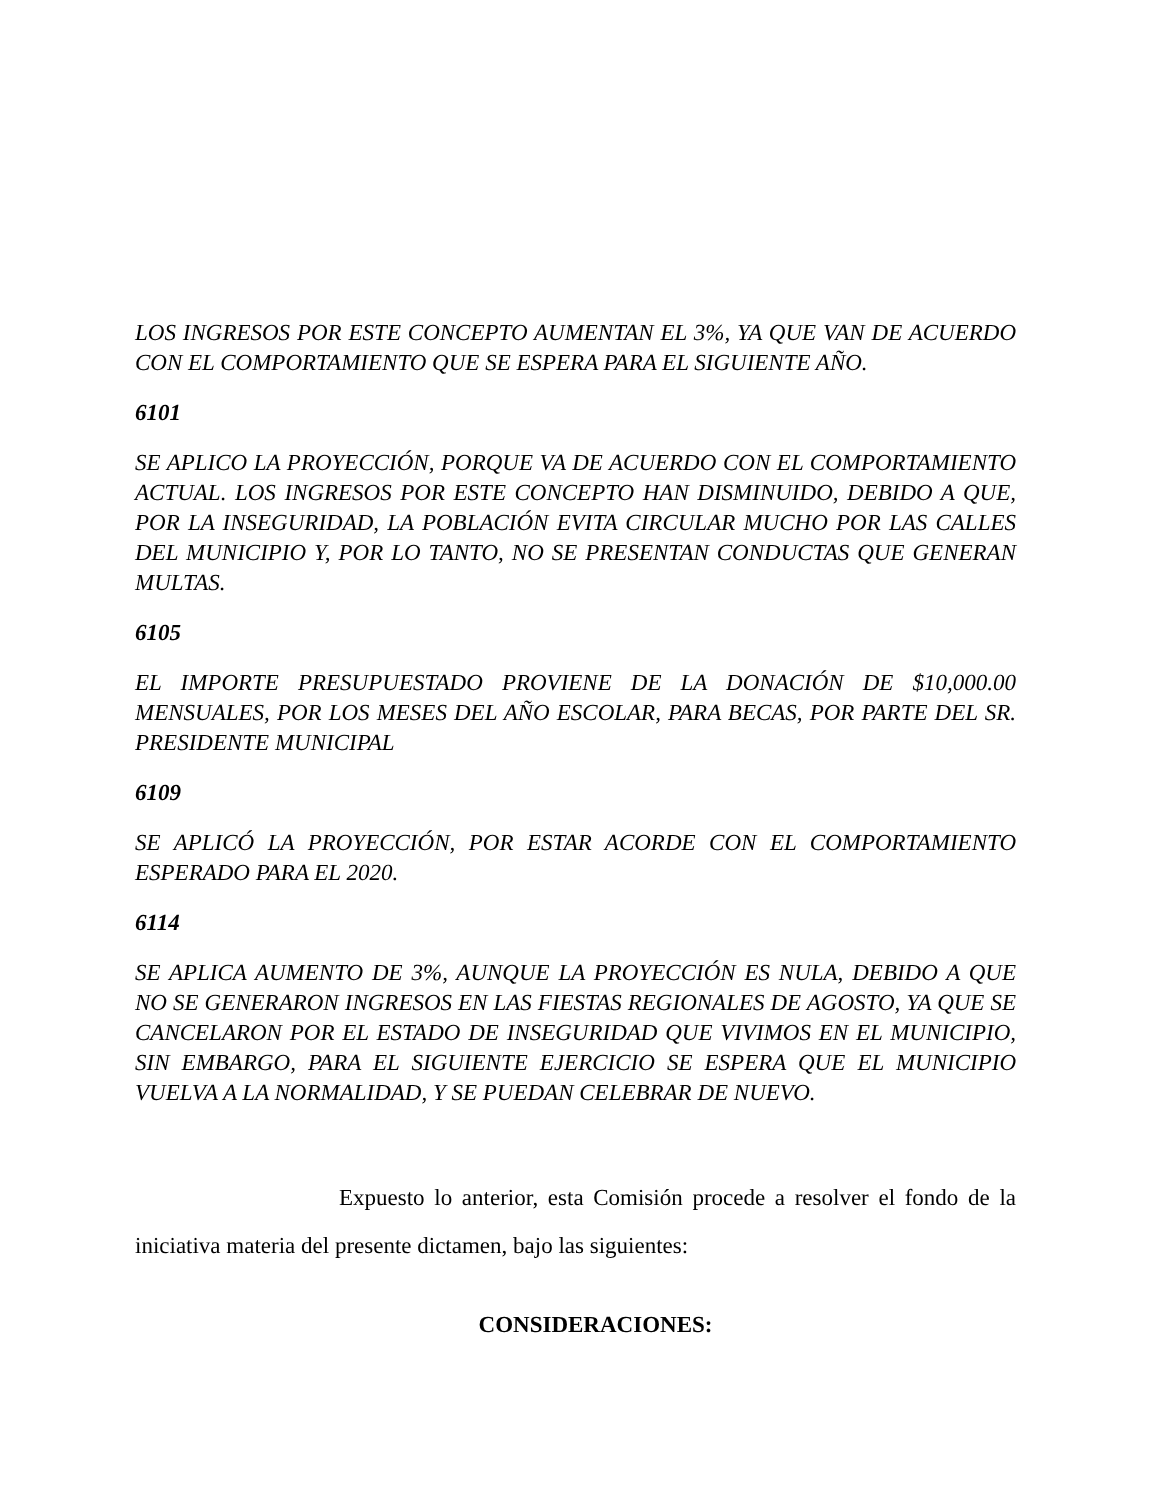LOS INGRESOS POR ESTE CONCEPTO AUMENTAN EL 3%, YA QUE VAN DE ACUERDO CON EL COMPORTAMIENTO QUE SE ESPERA PARA EL SIGUIENTE AÑO.
6101
SE APLICO LA PROYECCIÓN, PORQUE VA DE ACUERDO CON EL COMPORTAMIENTO ACTUAL. LOS INGRESOS POR ESTE CONCEPTO HAN DISMINUIDO, DEBIDO A QUE, POR LA INSEGURIDAD, LA POBLACIÓN EVITA CIRCULAR MUCHO POR LAS CALLES DEL MUNICIPIO Y, POR LO TANTO, NO SE PRESENTAN CONDUCTAS QUE GENERAN MULTAS.
6105
EL IMPORTE PRESUPUESTADO PROVIENE DE LA DONACIÓN DE $10,000.00 MENSUALES, POR LOS MESES DEL AÑO ESCOLAR, PARA BECAS, POR PARTE DEL SR. PRESIDENTE MUNICIPAL
6109
SE APLICÓ LA PROYECCIÓN, POR ESTAR ACORDE CON EL COMPORTAMIENTO ESPERADO PARA EL 2020.
6114
SE APLICA AUMENTO DE 3%, AUNQUE LA PROYECCIÓN ES NULA, DEBIDO A QUE NO SE GENERARON INGRESOS EN LAS FIESTAS REGIONALES DE AGOSTO, YA QUE SE CANCELARON POR EL ESTADO DE INSEGURIDAD QUE VIVIMOS EN EL MUNICIPIO, SIN EMBARGO, PARA EL SIGUIENTE EJERCICIO SE ESPERA QUE EL MUNICIPIO VUELVA A LA NORMALIDAD, Y SE PUEDAN CELEBRAR DE NUEVO.
Expuesto lo anterior, esta Comisión procede a resolver el fondo de la iniciativa materia del presente dictamen, bajo las siguientes:
CONSIDERACIONES: